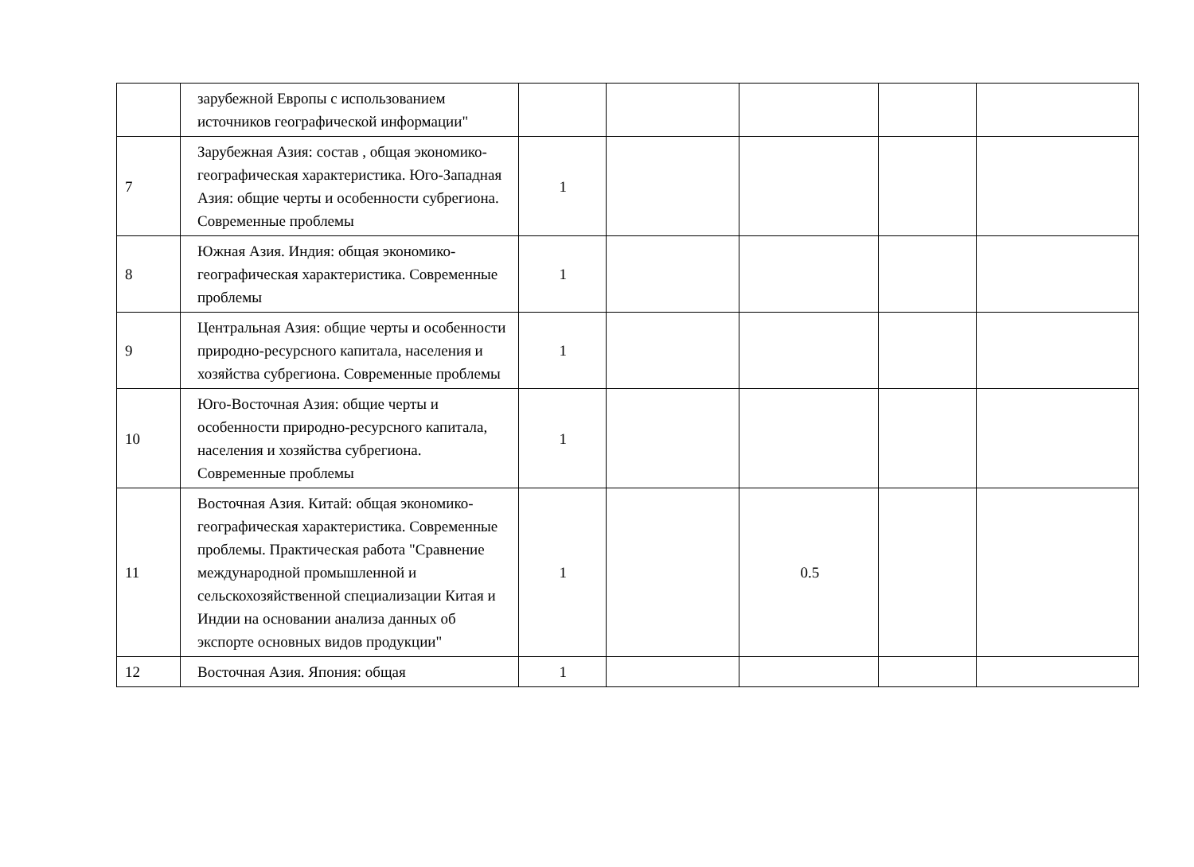| | зарубежной Европы с использованием источников географической информации" | | | | | |
| 7 | Зарубежная Азия: состав , общая экономико-географическая характеристика. Юго-Западная Азия: общие черты и особенности субрегиона. Современные проблемы | 1 | | | | |
| 8 | Южная Азия. Индия: общая экономико-географическая характеристика. Современные проблемы | 1 | | | | |
| 9 | Центральная Азия: общие черты и особенности природно-ресурсного капитала, населения и хозяйства субрегиона. Современные проблемы | 1 | | | | |
| 10 | Юго-Восточная Азия: общие черты и особенности природно-ресурсного капитала, населения и хозяйства субрегиона. Современные проблемы | 1 | | | | |
| 11 | Восточная Азия. Китай: общая экономико-географическая характеристика. Современные проблемы. Практическая работа "Сравнение международной промышленной и сельскохозяйственной специализации Китая и Индии на основании анализа данных об экспорте основных видов продукции" | 1 | | 0.5 | | |
| 12 | Восточная Азия. Япония: общая | 1 | | | | |